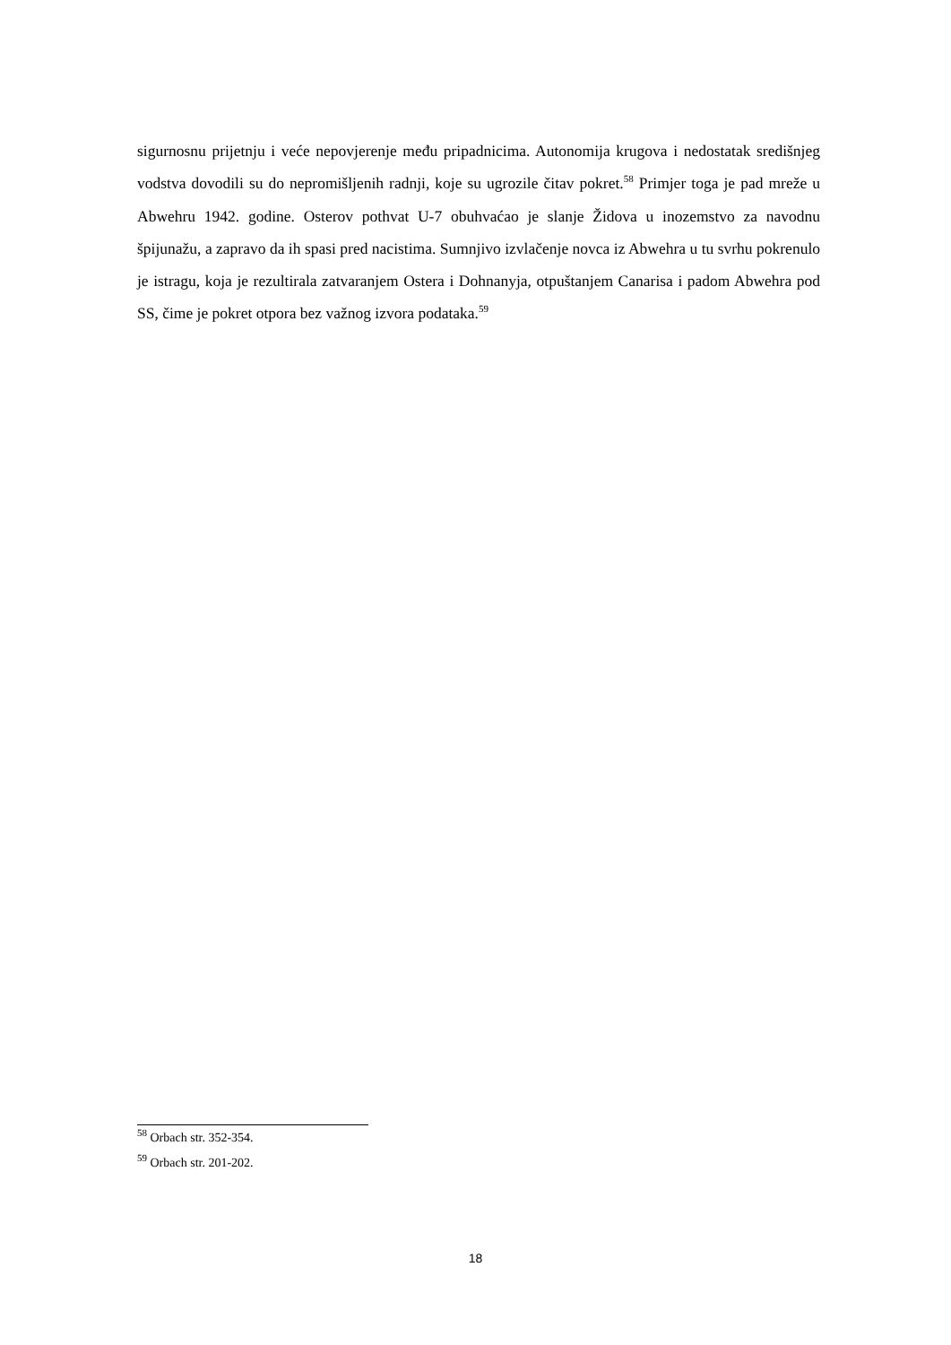sigurnosnu prijetnju i veće nepovjerenje među pripadnicima. Autonomija krugova i nedostatak središnjeg vodstva dovodili su do nepromišljenih radnji, koje su ugrozile čitav pokret.<sup>58</sup> Primjer toga je pad mreže u Abwehru 1942. godine. Osterov pothvat U-7 obuhvaćao je slanje Židova u inozemstvo za navodnu špijunažu, a zapravo da ih spasi pred nacistima. Sumnjivo izvlačenje novca iz Abwehra u tu svrhu pokrenulo je istragu, koja je rezultirala zatvaranjem Ostera i Dohnanyja, otpuštanjem Canarisa i padom Abwehra pod SS, čime je pokret otpora bez važnog izvora podataka.<sup>59</sup>
<sup>58</sup> Orbach str. 352-354.
<sup>59</sup> Orbach str. 201-202.
18